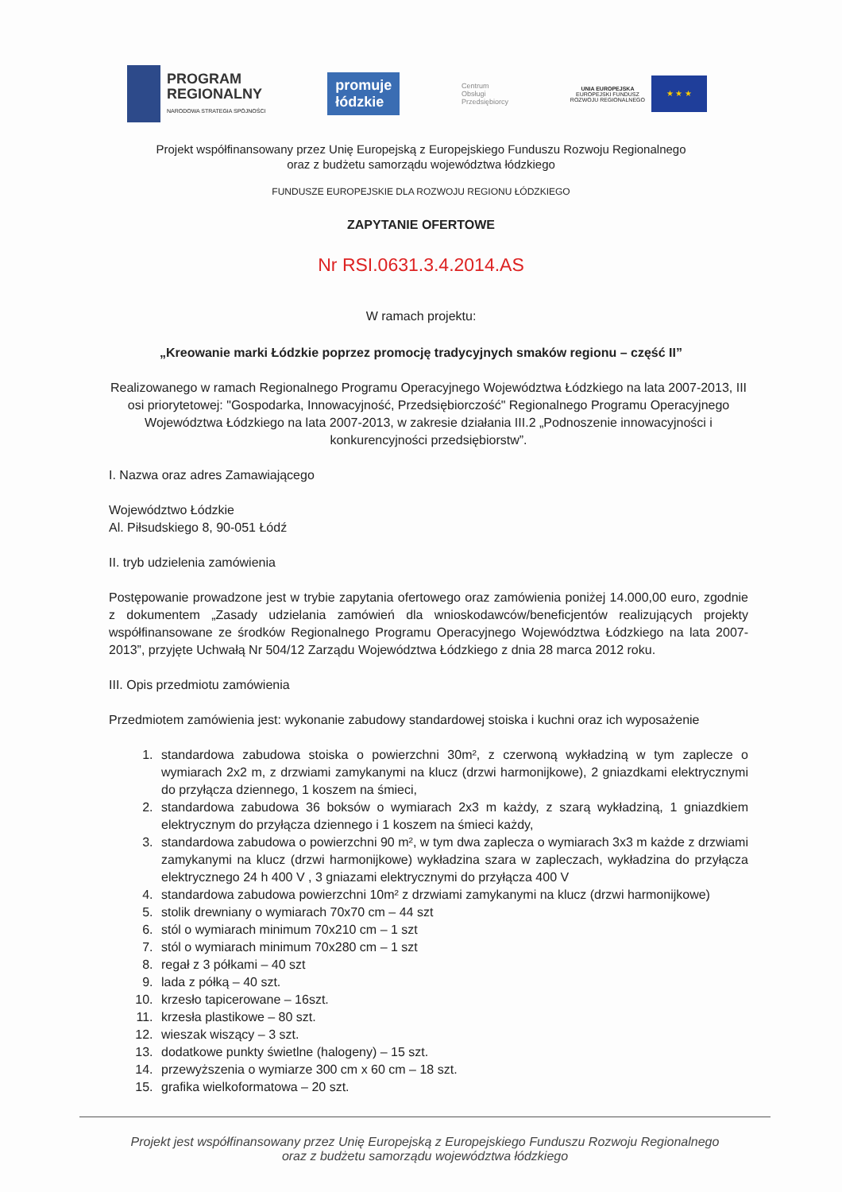PROGRAM
REGIONALNY
NARODOWA STRATEGIA SPÓJNOŚCI
promuje
łódzkie
Centrum
Obsługi
Przedsiębiorcy
UNIA EUROPEJSKA
EUROPEJSKI FUNDUSZ
ROZWOJU REGIONALNEGO
★ ★ ★
Projekt współfinansowany przez Unię Europejską z Europejskiego Funduszu Rozwoju Regionalnego
oraz z budżetu samorządu województwa łódzkiego
FUNDUSZE EUROPEJSKIE DLA ROZWOJU REGIONU ŁÓDZKIEGO
ZAPYTANIE OFERTOWE
Nr RSI.0631.3.4.2014.AS
W ramach projektu:
„Kreowanie marki Łódzkie poprzez promocję tradycyjnych smaków regionu – część II”
Realizowanego w ramach Regionalnego Programu Operacyjnego Województwa Łódzkiego na lata 2007-2013, III osi priorytetowej: "Gospodarka, Innowacyjność, Przedsiębiorczość" Regionalnego Programu Operacyjnego Województwa Łódzkiego na lata 2007-2013, w zakresie działania III.2 „Podnoszenie innowacyjności i konkurencyjności przedsiębiorstw”.
I. Nazwa oraz adres Zamawiającego
Województwo Łódzkie
Al. Piłsudskiego 8, 90-051 Łódź
II. tryb udzielenia zamówienia
Postępowanie prowadzone jest w trybie zapytania ofertowego oraz zamówienia poniżej 14.000,00 euro, zgodnie z dokumentem „Zasady udzielania zamówień dla wnioskodawców/beneficjentów realizujących projekty współfinansowane ze środków Regionalnego Programu Operacyjnego Województwa Łódzkiego na lata 2007-2013”, przyjęte Uchwałą Nr 504/12 Zarządu Województwa Łódzkiego z dnia 28 marca 2012 roku.
III. Opis przedmiotu zamówienia
Przedmiotem zamówienia jest: wykonanie zabudowy standardowej stoiska i kuchni oraz ich wyposażenie
1. standardowa zabudowa stoiska o powierzchni 30m², z czerwoną wykładziną w tym zaplecze o wymiarach 2x2 m, z drzwiami zamykanymi na klucz (drzwi harmonijkowe), 2 gniazdkami elektrycznymi do przyłącza dziennego, 1 koszem na śmieci,
2. standardowa zabudowa 36 boksów o wymiarach 2x3 m każdy, z szarą wykładziną, 1 gniazdkiem elektrycznym do przyłącza dziennego i 1 koszem na śmieci każdy,
3. standardowa zabudowa o powierzchni 90 m², w tym dwa zaplecza o wymiarach 3x3 m każde z drzwiami zamykanymi na klucz (drzwi harmonijkowe) wykładzina szara w zapleczach, wykładzina do przyłącza elektrycznego 24 h 400 V , 3 gniazami elektrycznymi do przyłącza 400 V
4. standardowa zabudowa powierzchni 10m² z drzwiami zamykanymi na klucz (drzwi harmonijkowe)
5. stolik drewniany o wymiarach 70x70 cm – 44 szt
6. stól o wymiarach minimum 70x210 cm – 1 szt
7. stól o wymiarach minimum 70x280 cm – 1 szt
8. regał z 3 półkami – 40 szt
9. lada z półką – 40 szt.
10. krzesło tapicerowane – 16szt.
11. krzesła plastikowe – 80 szt.
12. wieszak wiszący – 3 szt.
13. dodatkowe punkty świetlne (halogeny) – 15 szt.
14. przewyższenia o wymiarze 300 cm x 60 cm – 18 szt.
15. grafika wielkoformatowa – 20 szt.
Projekt jest współfinansowany przez Unię Europejską z Europejskiego Funduszu Rozwoju Regionalnego
oraz z budżetu samorządu województwa łódzkiego